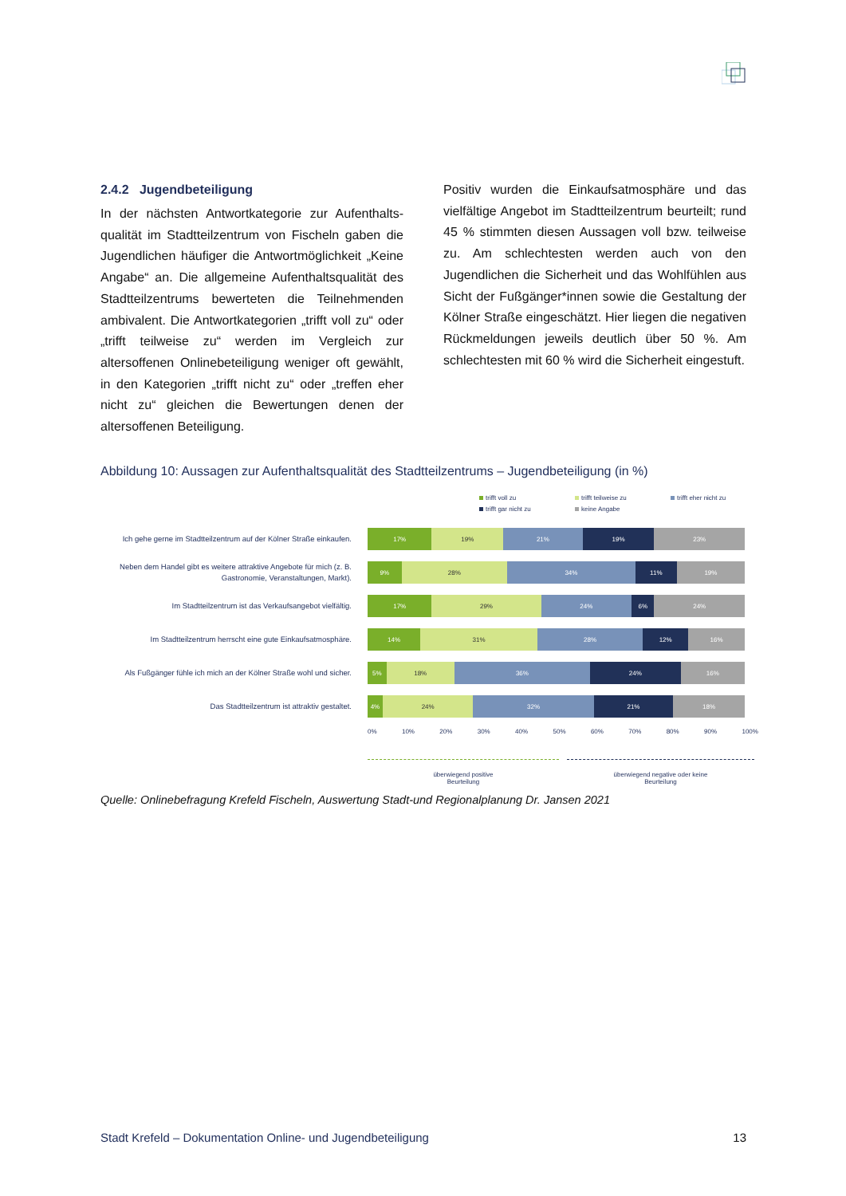2.4.2 Jugendbeteiligung
In der nächsten Antwortkategorie zur Aufenthalts­qualität im Stadtteilzentrum von Fischeln gaben die Jugendlichen häufiger die Antwortmöglichkeit „Keine Angabe“ an. Die allgemeine Aufenthaltsqualität des Stadtteilzentrums bewerteten die Teilnehmenden ambivalent. Die Antwortkategorien „trifft voll zu“ oder „trifft teilweise zu“ werden im Vergleich zur altersoffenen Onlinebeteiligung weniger oft gewählt, in den Kategorien „trifft nicht zu“ oder „treffen eher nicht zu“ gleichen die Bewertungen denen der altersoffenen Beteiligung.
Positiv wurden die Einkaufsatmosphäre und das vielfältige Angebot im Stadtteilzentrum beurteilt; rund 45 % stimmten diesen Aussagen voll bzw. teilweise zu. Am schlechtesten werden auch von den Jugendlichen die Sicherheit und das Wohlfühlen aus Sicht der Fußgänger*innen sowie die Gestaltung der Kölner Straße eingeschätzt. Hier liegen die negativen Rückmeldungen jeweils deutlich über 50 %. Am schlechtesten mit 60 % wird die Sicherheit eingestuft.
Abbildung 10: Aussagen zur Aufenthaltsqualität des Stadtteilzentrums – Jugendbeteiligung (in %)
trifft voll zu trifft teilweise zu trifft eher nicht zu trifft gar nicht zu keine Angabe
Ich gehe gerne im Stadtteilzentrum auf der Kölner Straße einkaufen.
17% 19% 21% 19% 23%
Neben dem Handel gibt es weitere attraktive Angebote für mich (z. B. Gastronomie, Veranstaltungen, Markt).
9% 28% 34% 11% 19%
Im Stadtteilzentrum ist das Verkaufsangebot vielfältig.
17% 29% 24% 6% 24%
Im Stadtteilzentrum herrscht eine gute Einkaufsatmosphäre.
14% 31% 28% 12% 16%
Als Fußgänger fühle ich mich an der Kölner Straße wohl und sicher.
5% 18% 36% 24% 16%
Das Stadtteilzentrum ist attraktiv gestaltet.
4% 24% 32% 21% 18%
0% 10% 20% 30% 40% 50% 60% 70% 80% 90% 100%
überwiegend positive
Beurteilung
überwiegend negative oder keine
Beurteilung
Quelle: Onlinebefragung Krefeld Fischeln, Auswertung Stadt-und Regionalplanung Dr. Jansen 2021
Stadt Krefeld – Dokumentation Online- und Jugendbeteiligung 13